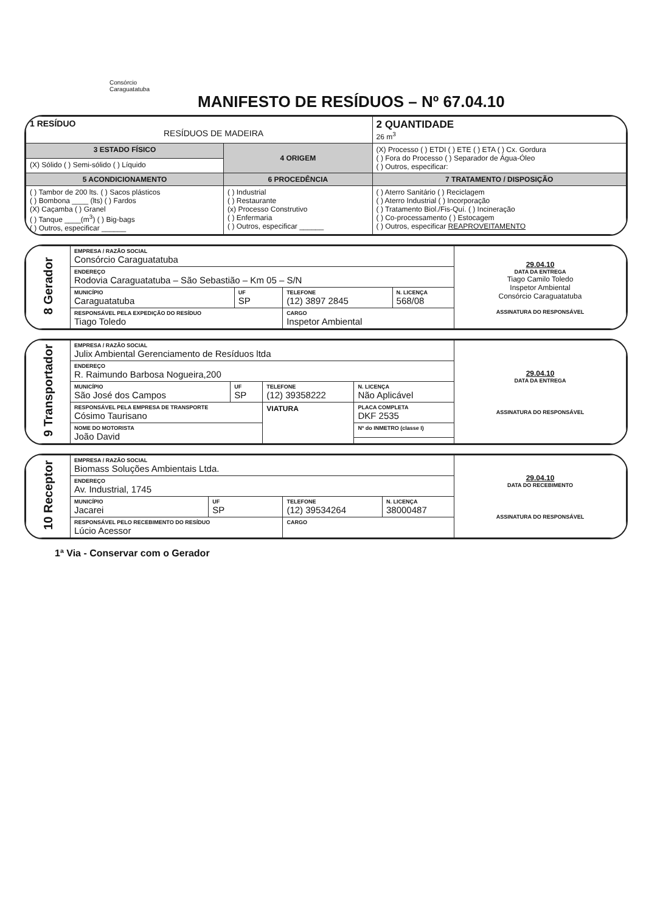Consórcio
Caraguatatuba
MANIFESTO DE RESÍDUOS – Nº 67.04.10
| 1 RESÍDUO RESÍDUOS DE MADEIRA | | 2 QUANTIDADE 26 m<sup>3</sup> |
| 3 ESTADO FÍSICO | 4 ORIGEM | (X) Processo ( ) ETDI ( ) ETE ( ) ETA ( ) Cx. Gordura ( ) Fora do Processo ( ) Separador de Água-Óleo ( ) Outros, especificar: |
| (X) Sólido ( ) Semi-sólido ( ) Líquido | | |
| 5 ACONDICIONAMENTO | 6 PROCEDÊNCIA | 7 TRATAMENTO / DISPOSIÇÃO |
| ( ) Tambor de 200 lts. ( ) Sacos plásticos ( ) Bombona ____ (lts) ( ) Fardos (X) Caçamba ( ) Granel ( ) Tanque ____(m<sup>3</sup>) ( ) Big-bags ( ) Outros, especificar ______ | ( ) Industrial ( ) Restaurante (x) Processo Construtivo ( ) Enfermaria ( ) Outros, especificar ______ | ( ) Aterro Sanitário ( ) Reciclagem ( ) Aterro Industrial ( ) Incorporação ( ) Tratamento Biol./Fis-Quí. ( ) Incineração ( ) Co-processamento ( ) Estocagem ( ) Outros, especificar REAPROVEITAMENTO |
| 8 Gerador | EMPRESA / RAZÃO SOCIAL Consórcio Caraguatatuba | | | | 29.04.10 DATA DA ENTREGA Tiago Camilo Toledo Inspetor Ambiental Consórcio Caraguatatuba ASSINATURA DO RESPONSÁVEL |
| | ENDEREÇO Rodovia Caraguatatuba – São Sebastião – Km 05 – S/N | | | | |
| | MUNICÍPIO Caraguatatuba | UF SP | TELEFONE (12) 3897 2845 | N. LICENÇA 568/08 | |
| | RESPONSÁVEL PELA EXPEDIÇÃO DO RESÍDUO Tiago Toledo | | CARGO Inspetor Ambiental | | |
| 9 Transportador | EMPRESA / RAZÃO SOCIAL Julix Ambiental Gerenciamento de Resíduos ltda | | | | | 29.04.10 DATA DA ENTREGA ASSINATURA DO RESPONSÁVEL |
| | ENDEREÇO R. Raimundo Barbosa Nogueira,200 | | | | | |
| | MUNICÍPIO São José dos Campos | UF SP | TELEFONE (12) 39358222 | | N. LICENÇA Não Aplicável | |
| | RESPONSÁVEL PELA EMPRESA DE TRANSPORTE Cósimo Taurisano | | VIATURA | PLACA COMPLETA DKF 2535 | | |
| | NOME DO MOTORISTA João David | | | Nº do INMETRO (classe I) | | |
| 10 Receptor | EMPRESA / RAZÃO SOCIAL Biomass Soluções Ambientais Ltda. | | | | 29.04.10 DATA DO RECEBIMENTO ASSINATURA DO RESPONSÁVEL |
| | ENDEREÇO Av. Industrial, 1745 | | | | |
| | MUNICÍPIO Jacarei | UF SP | TELEFONE (12) 39534264 | N. LICENÇA 38000487 | |
| | RESPONSÁVEL PELO RECEBIMENTO DO RESÍDUO Lúcio Acessor | | CARGO | | |
1ª Via - Conservar com o Gerador